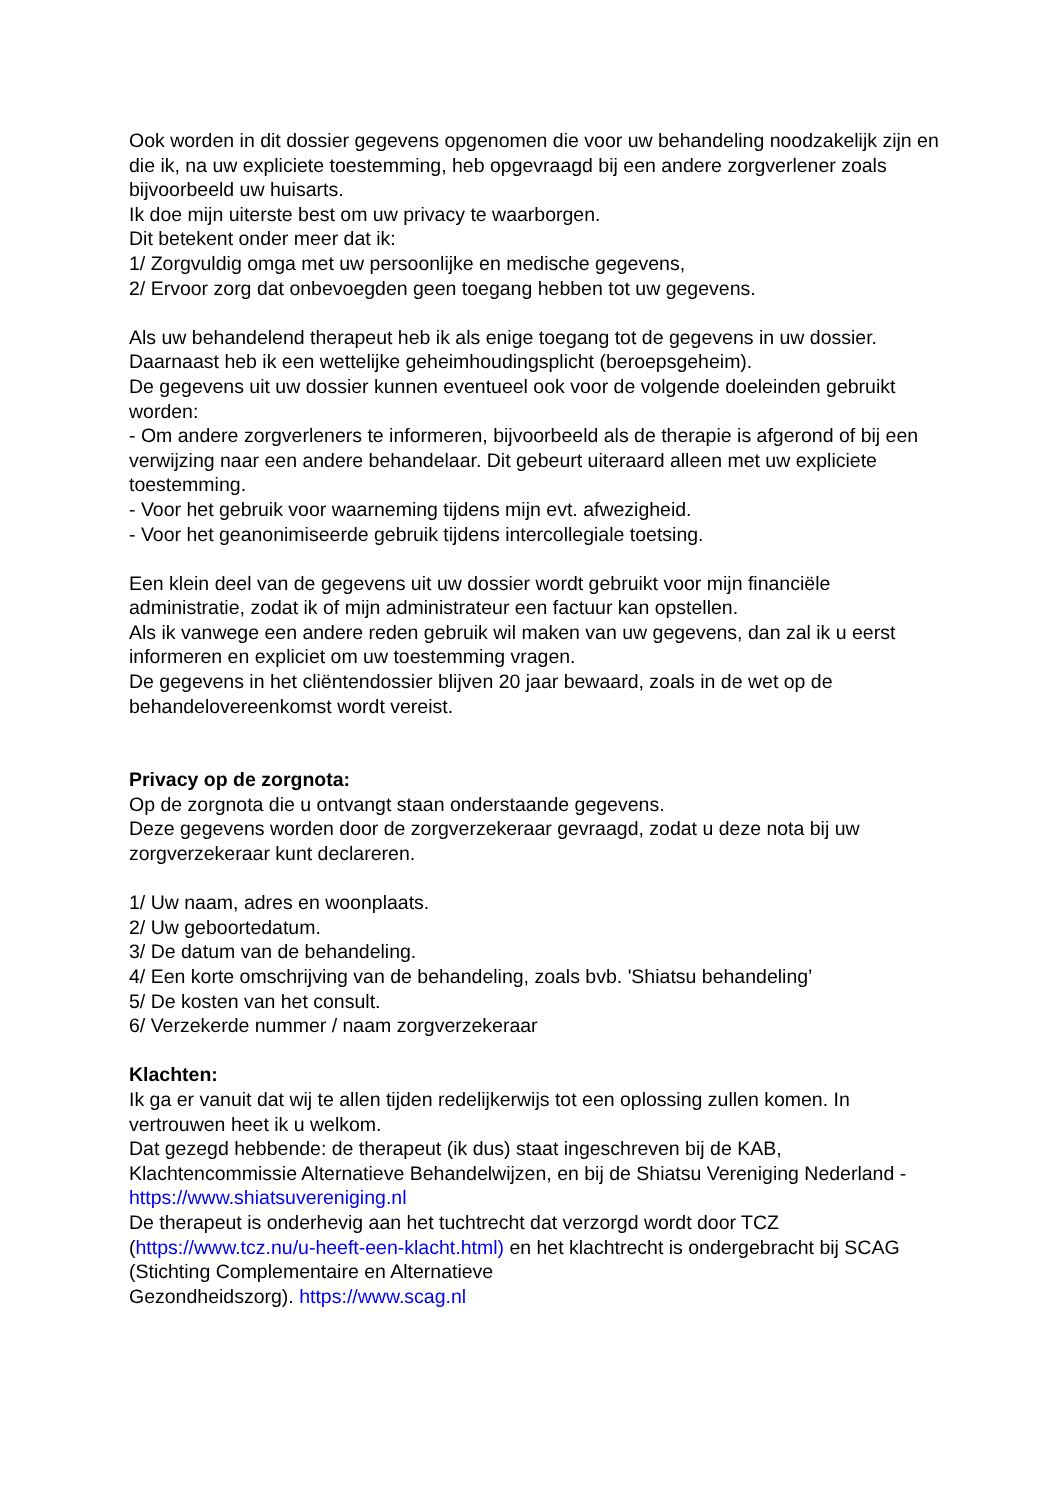Ook worden in dit dossier gegevens opgenomen die voor uw behandeling noodzakelijk zijn en die ik, na uw expliciete toestemming, heb opgevraagd bij een andere zorgverlener zoals bijvoorbeeld uw huisarts.
Ik doe mijn uiterste best om uw privacy te waarborgen.
Dit betekent onder meer dat ik:
1/ Zorgvuldig omga met uw persoonlijke en medische gegevens,
2/ Ervoor zorg dat onbevoegden geen toegang hebben tot uw gegevens.
Als uw behandelend therapeut heb ik als enige toegang tot de gegevens in uw dossier. Daarnaast heb ik een wettelijke geheimhoudingsplicht (beroepsgeheim).
De gegevens uit uw dossier kunnen eventueel ook voor de volgende doeleinden gebruikt worden:
- Om andere zorgverleners te informeren, bijvoorbeeld als de therapie is afgerond of bij een verwijzing naar een andere behandelaar. Dit gebeurt uiteraard alleen met uw expliciete toestemming.
- Voor het gebruik voor waarneming tijdens mijn evt. afwezigheid.
- Voor het geanonimiseerde gebruik tijdens intercollegiale toetsing.
Een klein deel van de gegevens uit uw dossier wordt gebruikt voor mijn financiële administratie, zodat ik of mijn administrateur een factuur kan opstellen.
Als ik vanwege een andere reden gebruik wil maken van uw gegevens, dan zal ik u eerst informeren en expliciet om uw toestemming vragen.
De gegevens in het cliëntendossier blijven 20 jaar bewaard, zoals in de wet op de behandelovereenkomst wordt vereist.
Privacy op de zorgnota:
Op de zorgnota die u ontvangt staan onderstaande gegevens.
Deze gegevens worden door de zorgverzekeraar gevraagd, zodat u deze nota bij uw zorgverzekeraar kunt declareren.
1/ Uw naam, adres en woonplaats.
2/ Uw geboortedatum.
3/ De datum van de behandeling.
4/ Een korte omschrijving van de behandeling, zoals bvb. 'Shiatsu behandeling’
5/ De kosten van het consult.
6/ Verzekerde nummer / naam zorgverzekeraar
Klachten:
Ik ga er vanuit dat wij te allen tijden redelijkerwijs tot een oplossing zullen komen. In vertrouwen heet ik u welkom.
Dat gezegd hebbende: de therapeut (ik dus) staat ingeschreven bij de KAB, Klachtencommissie Alternatieve Behandelwijzen, en bij de Shiatsu Vereniging Nederland - https://www.shiatsuvereniging.nl
De therapeut is onderhevig aan het tuchtrecht dat verzorgd wordt door TCZ (https://www.tcz.nu/u-heeft-een-klacht.html) en het klachtrecht is ondergebracht bij SCAG (Stichting Complementaire en Alternatieve
Gezondheidszorg). https://www.scag.nl